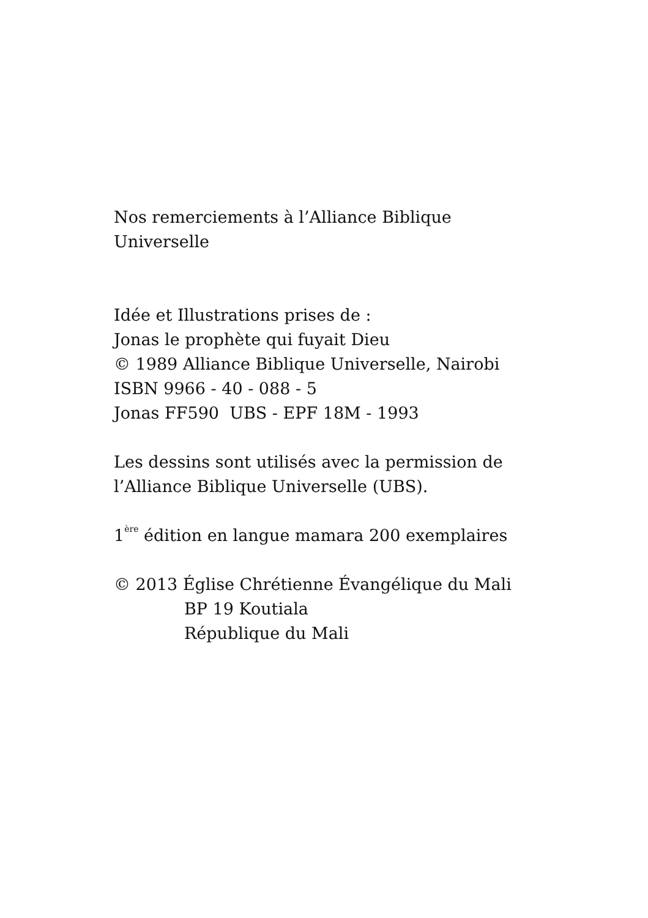Nos remerciements à l’Alliance Biblique
Universelle
Idée et Illustrations prises de :
Jonas le prophète qui fuyait Dieu
© 1989 Alliance Biblique Universelle, Nairobi
ISBN 9966 - 40 - 088 - 5
Jonas FF590 UBS - EPF 18M - 1993
Les dessins sont utilisés avec la permission de
l’Alliance Biblique Universelle (UBS).
1<sup>ère</sup> édition en langue mamara 200 exemplaires
© 2013 Église Chrétienne Évangélique du Mali
BP 19 Koutiala
République du Mali